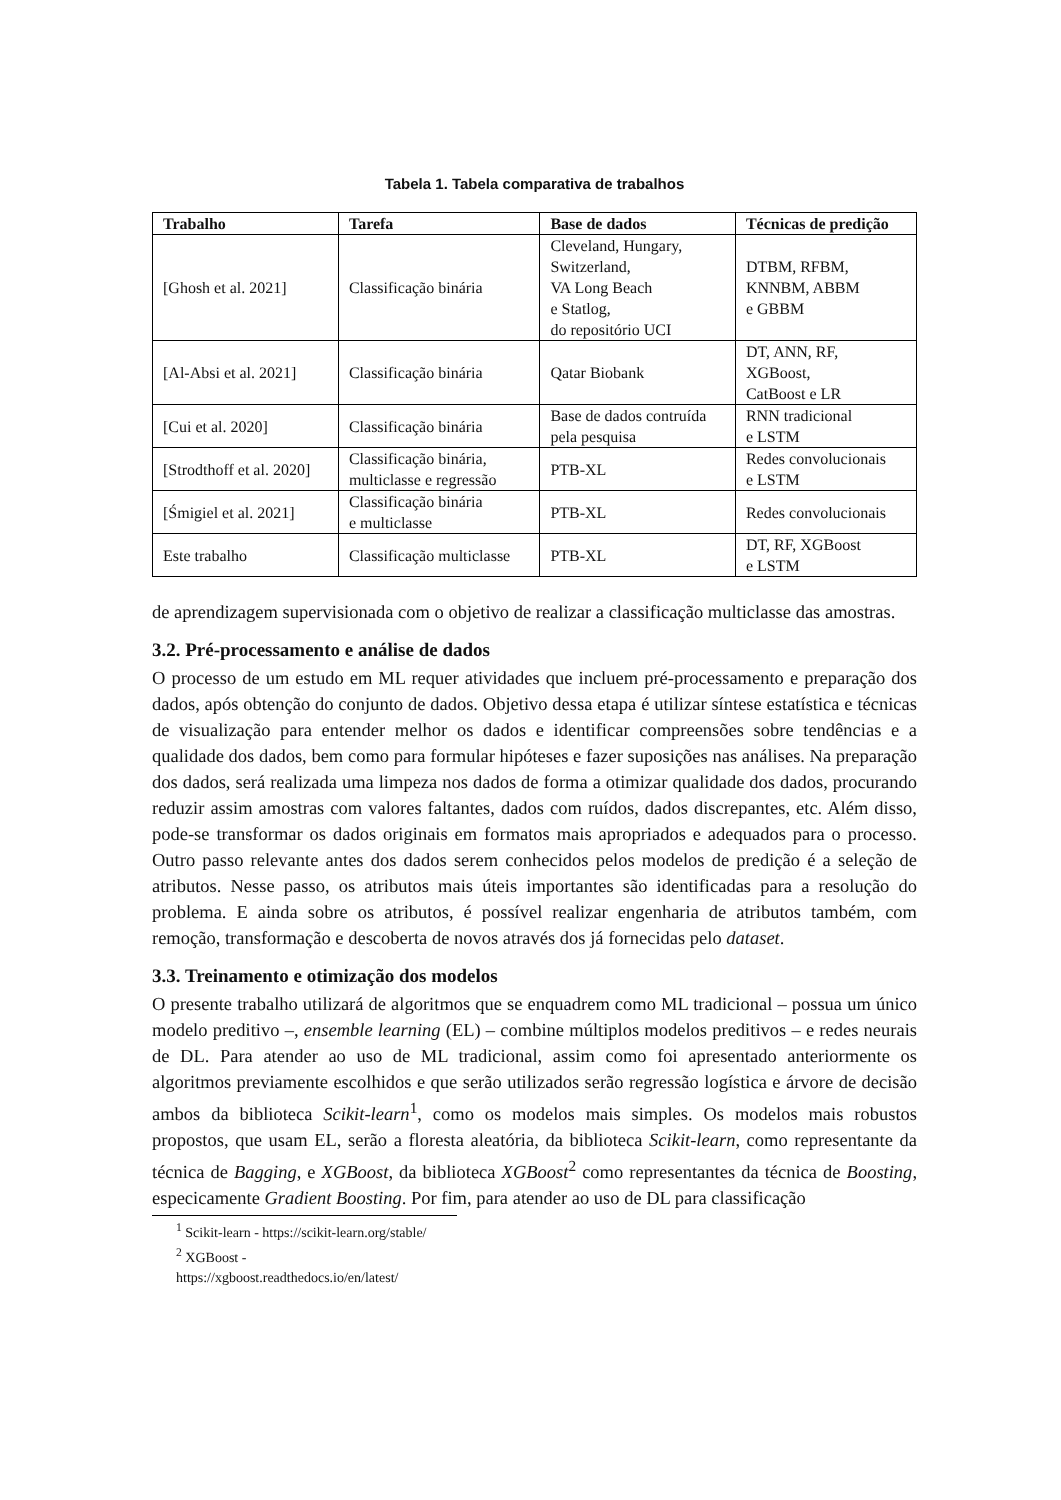Tabela 1. Tabela comparativa de trabalhos
| Trabalho | Tarefa | Base de dados | Técnicas de predição |
| --- | --- | --- | --- |
| [Ghosh et al. 2021] | Classificação binária | Cleveland, Hungary, Switzerland, VA Long Beach e Statlog, do repositório UCI | DTBM, RFBM, KNNBM, ABBM e GBBM |
| [Al-Absi et al. 2021] | Classificação binária | Qatar Biobank | DT, ANN, RF, XGBoost, CatBoost e LR |
| [Cui et al. 2020] | Classificação binária | Base de dados contruída pela pesquisa | RNN tradicional e LSTM |
| [Strodthoff et al. 2020] | Classificação binária, multiclasse e regressão | PTB-XL | Redes convolucionais e LSTM |
| [Śmigiel et al. 2021] | Classificação binária e multiclasse | PTB-XL | Redes convolucionais |
| Este trabalho | Classificação multiclasse | PTB-XL | DT, RF, XGBoost e LSTM |
de aprendizagem supervisionada com o objetivo de realizar a classificação multiclasse das amostras.
3.2. Pré-processamento e análise de dados
O processo de um estudo em ML requer atividades que incluem pré-processamento e preparação dos dados, após obtenção do conjunto de dados. Objetivo dessa etapa é utilizar síntese estatística e técnicas de visualização para entender melhor os dados e identificar compreensões sobre tendências e a qualidade dos dados, bem como para formular hipóteses e fazer suposições nas análises. Na preparação dos dados, será realizada uma limpeza nos dados de forma a otimizar qualidade dos dados, procurando reduzir assim amostras com valores faltantes, dados com ruídos, dados discrepantes, etc. Além disso, pode-se transformar os dados originais em formatos mais apropriados e adequados para o processo. Outro passo relevante antes dos dados serem conhecidos pelos modelos de predição é a seleção de atributos. Nesse passo, os atributos mais úteis importantes são identificadas para a resolução do problema. E ainda sobre os atributos, é possível realizar engenharia de atributos também, com remoção, transformação e descoberta de novos através dos já fornecidas pelo dataset.
3.3. Treinamento e otimização dos modelos
O presente trabalho utilizará de algoritmos que se enquadrem como ML tradicional – possua um único modelo preditivo –, ensemble learning (EL) – combine múltiplos modelos preditivos – e redes neurais de DL. Para atender ao uso de ML tradicional, assim como foi apresentado anteriormente os algoritmos previamente escolhidos e que serão utilizados serão regressão logística e árvore de decisão ambos da biblioteca Scikit-learn<sup>1</sup>, como os modelos mais simples. Os modelos mais robustos propostos, que usam EL, serão a floresta aleatória, da biblioteca Scikit-learn, como representante da técnica de Bagging, e XGBoost, da biblioteca XGBoost<sup>2</sup> como representantes da técnica de Boosting, especicamente Gradient Boosting. Por fim, para atender ao uso de DL para classificação
<sup>1</sup> Scikit-learn - https://scikit-learn.org/stable/
<sup>2</sup> XGBoost - https://xgboost.readthedocs.io/en/latest/